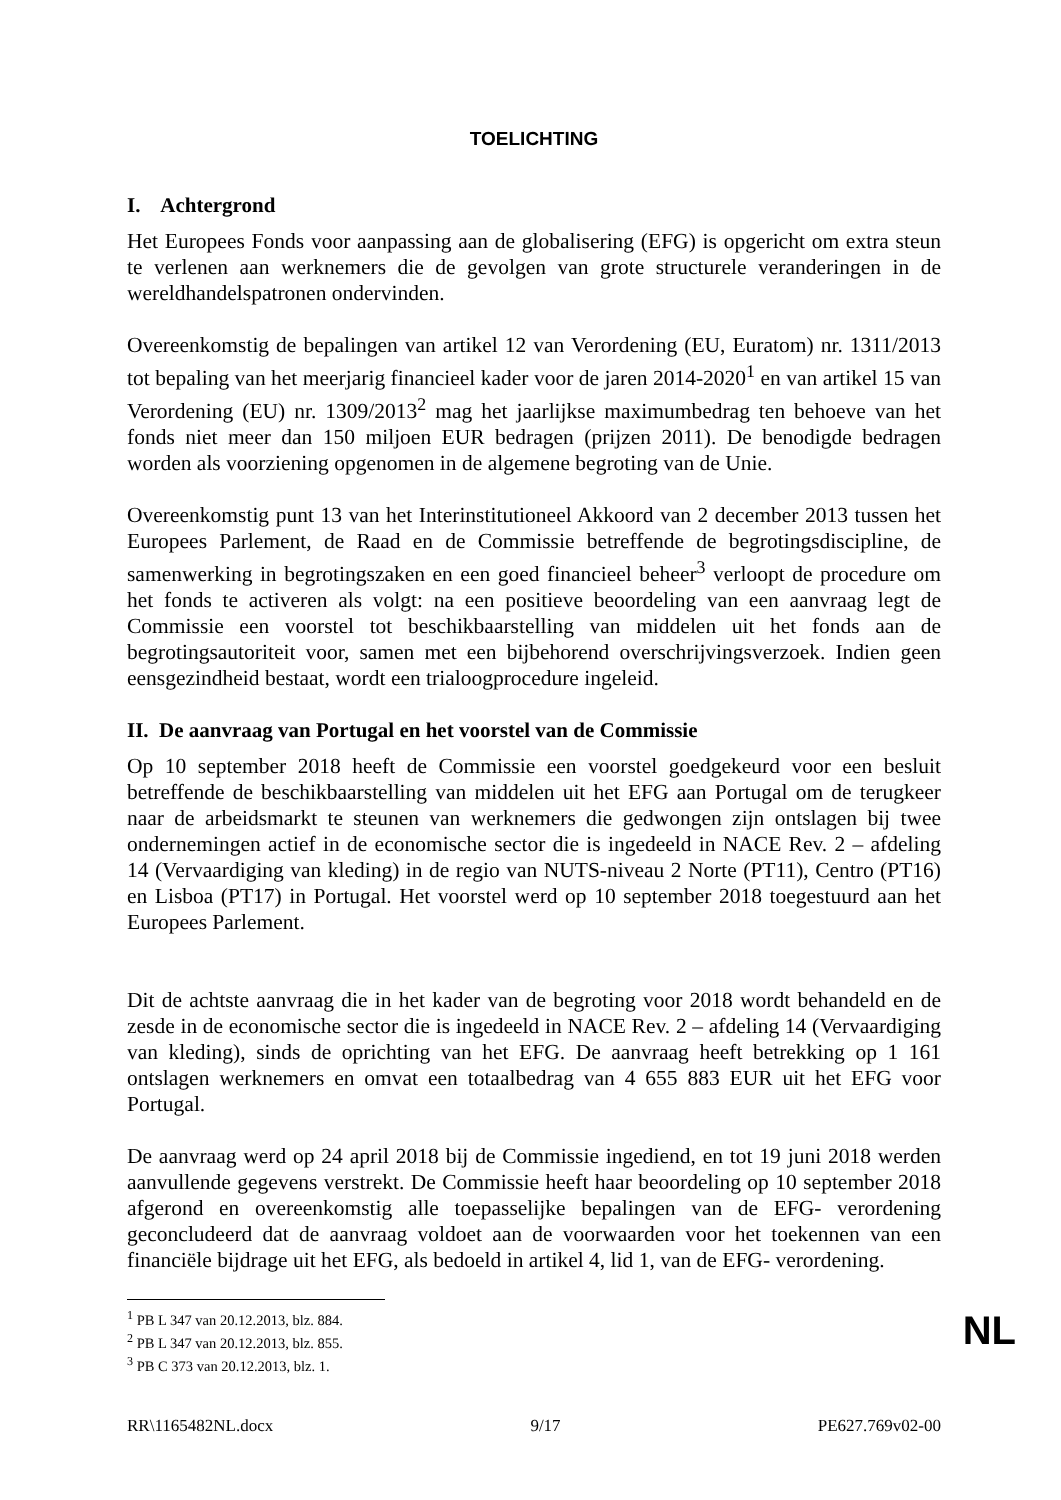TOELICHTING
I. Achtergrond
Het Europees Fonds voor aanpassing aan de globalisering (EFG) is opgericht om extra steun te verlenen aan werknemers die de gevolgen van grote structurele veranderingen in de wereldhandelspatronen ondervinden.
Overeenkomstig de bepalingen van artikel 12 van Verordening (EU, Euratom) nr. 1311/2013 tot bepaling van het meerjarig financieel kader voor de jaren 2014-2020<sup>1</sup> en van artikel 15 van Verordening (EU) nr. 1309/2013<sup>2</sup> mag het jaarlijkse maximumbedrag ten behoeve van het fonds niet meer dan 150 miljoen EUR bedragen (prijzen 2011). De benodigde bedragen worden als voorziening opgenomen in de algemene begroting van de Unie.
Overeenkomstig punt 13 van het Interinstitutioneel Akkoord van 2 december 2013 tussen het Europees Parlement, de Raad en de Commissie betreffende de begrotingsdiscipline, de samenwerking in begrotingszaken en een goed financieel beheer<sup>3</sup> verloopt de procedure om het fonds te activeren als volgt: na een positieve beoordeling van een aanvraag legt de Commissie een voorstel tot beschikbaarstelling van middelen uit het fonds aan de begrotingsautoriteit voor, samen met een bijbehorend overschrijvingsverzoek. Indien geen eensgezindheid bestaat, wordt een trialoogprocedure ingeleid.
II. De aanvraag van Portugal en het voorstel van de Commissie
Op 10 september 2018 heeft de Commissie een voorstel goedgekeurd voor een besluit betreffende de beschikbaarstelling van middelen uit het EFG aan Portugal om de terugkeer naar de arbeidsmarkt te steunen van werknemers die gedwongen zijn ontslagen bij twee ondernemingen actief in de economische sector die is ingedeeld in NACE Rev. 2 – afdeling 14 (Vervaardiging van kleding) in de regio van NUTS-niveau 2 Norte (PT11), Centro (PT16) en Lisboa (PT17) in Portugal. Het voorstel werd op 10 september 2018 toegestuurd aan het Europees Parlement.
Dit de achtste aanvraag die in het kader van de begroting voor 2018 wordt behandeld en de zesde in de economische sector die is ingedeeld in NACE Rev. 2 – afdeling 14 (Vervaardiging van kleding), sinds de oprichting van het EFG. De aanvraag heeft betrekking op 1 161 ontslagen werknemers en omvat een totaalbedrag van 4 655 883 EUR uit het EFG voor Portugal.
De aanvraag werd op 24 april 2018 bij de Commissie ingediend, en tot 19 juni 2018 werden aanvullende gegevens verstrekt. De Commissie heeft haar beoordeling op 10 september 2018 afgerond en overeenkomstig alle toepasselijke bepalingen van de EFG- verordening geconcludeerd dat de aanvraag voldoet aan de voorwaarden voor het toekennen van een financiële bijdrage uit het EFG, als bedoeld in artikel 4, lid 1, van de EFG- verordening.
<sup>1</sup> PB L 347 van 20.12.2013, blz. 884.
<sup>2</sup> PB L 347 van 20.12.2013, blz. 855.
<sup>3</sup> PB C 373 van 20.12.2013, blz. 1.
RR\1165482NL.docx 9/17 PE627.769v02-00
NL